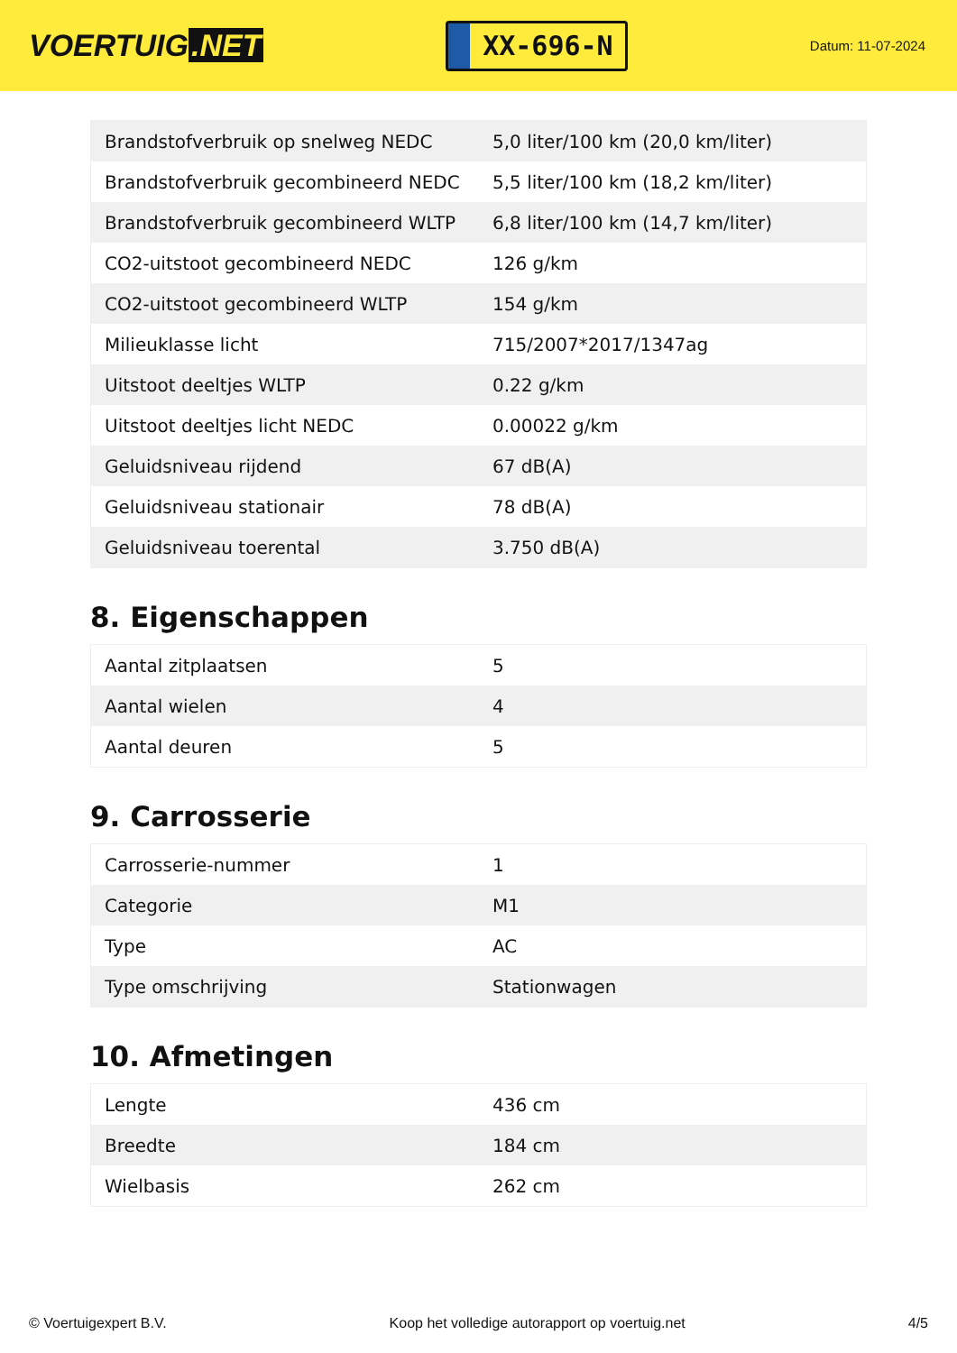VOERTUIG.NET
XX-696-N
Datum: 11-07-2024
| Brandstofverbruik op snelweg NEDC | 5,0 liter/100 km (20,0 km/liter) |
| Brandstofverbruik gecombineerd NEDC | 5,5 liter/100 km (18,2 km/liter) |
| Brandstofverbruik gecombineerd WLTP | 6,8 liter/100 km (14,7 km/liter) |
| CO2-uitstoot gecombineerd NEDC | 126 g/km |
| CO2-uitstoot gecombineerd WLTP | 154 g/km |
| Milieuklasse licht | 715/2007*2017/1347ag |
| Uitstoot deeltjes WLTP | 0.22 g/km |
| Uitstoot deeltjes licht NEDC | 0.00022 g/km |
| Geluidsniveau rijdend | 67 dB(A) |
| Geluidsniveau stationair | 78 dB(A) |
| Geluidsniveau toerental | 3.750 dB(A) |
8. Eigenschappen
| Aantal zitplaatsen | 5 |
| Aantal wielen | 4 |
| Aantal deuren | 5 |
9. Carrosserie
| Carrosserie-nummer | 1 |
| Categorie | M1 |
| Type | AC |
| Type omschrijving | Stationwagen |
10. Afmetingen
| Lengte | 436 cm |
| Breedte | 184 cm |
| Wielbasis | 262 cm |
© Voertuigexpert B.V. Koop het volledige autorapport op voertuig.net 4/5